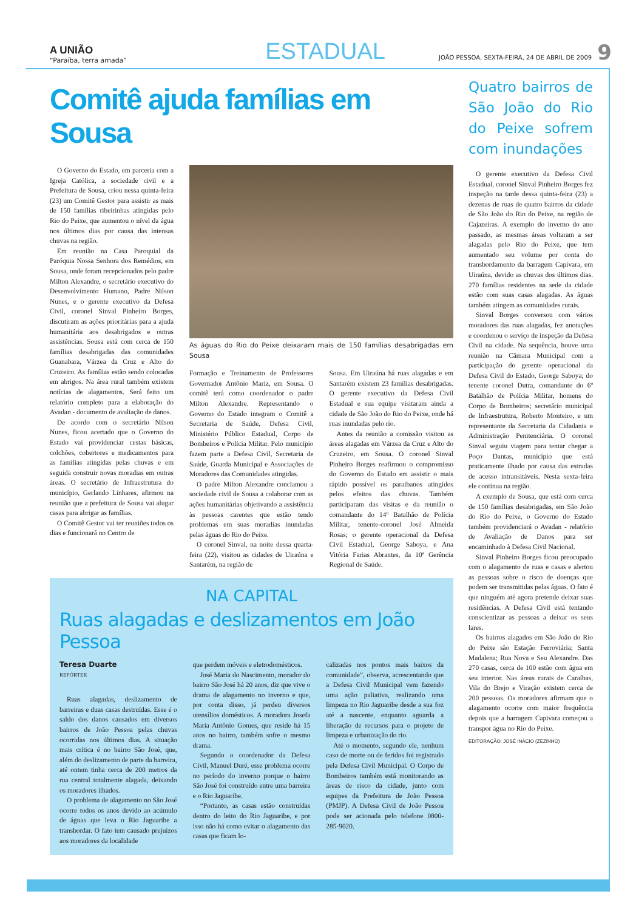A UNIÃO
“Paraíba, terra amada”
ESTADUAL
JOÃO PESSOA, SEXTA-FEIRA, 24 DE ABRIL DE 2009 9
Comitê ajuda famílias em Sousa
O Governo do Estado, em parceria com a Igreja Católica, a sociedade civil e a Prefeitura de Sousa, criou nessa quinta-feira (23) um Comitê Gestor para assistir as mais de 150 famílias ribeirinhas atingidas pelo Rio do Peixe, que aumentou o nível da água nos últimos dias por causa das intensas chuvas na região.
Em reunião na Casa Paroquial da Paróquia Nossa Senhora dos Remédios, em Sousa, onde foram recepcionados pelo padre Milton Alexandre, o secretário executivo do Desenvolvimento Humano, Padre Nilson Nunes, e o gerente executivo da Defesa Civil, coronel Sinval Pinheiro Borges, discutiram as ações prioritárias para a ajuda humanitária aos desabrigados e outras assistências. Sousa está com cerca de 150 famílias desabrigadas das comunidades Guanabara, Várzea da Cruz e Alto do Cruzeiro. As famílias estão sendo colocadas em abrigos. Na área rural também existem notícias de alagamentos. Será feito um relatório completo para a elaboração do Avadan - documento de avaliação de danos.
De acordo com o secretário Nilson Nunes, ficou acertado que o Governo do Estado vai providenciar cestas básicas, colchões, cobertores e medicamentos para as famílias atingidas pelas chuvas e em seguida construir novas moradias em outras áreas. O secretário de Infraestrutura do município, Gerlando Linhares, afirmou na reunião que a prefeitura de Sousa vai alugar casas para abrigar as famílias.
O Comitê Gestor vai ter reuniões todos os dias e funcionará no Centro de
As águas do Rio do Peixe deixaram mais de 150 famílias desabrigadas em Sousa
Formação e Treinamento de Professores Governador Antônio Mariz, em Sousa. O comitê terá como coordenador o padre Milton Alexandre. Representando o Governo do Estado integram o Comitê a Secretaria de Saúde, Defesa Civil, Ministério Público Estadual, Corpo de Bombeiros e Polícia Militar. Pelo município fazem parte a Defesa Civil, Secretaria de Saúde, Guarda Municipal e Associações de Moradores das Comunidades atingidas.
O padre Milton Alexandre conclamou a sociedade civil de Sousa a colaborar com as ações humanitárias objetivando a assistência às pessoas carentes que estão tendo problemas em suas moradias inundadas pelas águas do Rio do Peixe.
O coronel Sinval, na noite dessa quarta-feira (22), visitou as cidades de Uiraúna e Santarém, na região de
Sousa. Em Uiraúna há ruas alagadas e em Santarém existem 23 famílias desabrigadas. O gerente executivo da Defesa Civil Estadual e sua equipe visitaram ainda a cidade de São João do Rio do Peixe, onde há ruas inundadas pelo rio.
Antes da reunião a comissão visitou as áreas alagadas em Várzea da Cruz e Alto do Cruzeiro, em Sousa. O coronel Sinval Pinheiro Borges reafirmou o compromisso do Governo do Estado em assistir o mais rápido possível os paraibanos atingidos pelos efeitos das chuvas. Também participaram das visitas e da reunião o comandante do 14º Batalhão de Polícia Militar, tenente-coronel José Almeida Rosas; o gerente operacional da Defesa Civil Estadual, George Saboya, e Ana Vitória Farias Abrantes, da 10ª Gerência Regional de Saúde.
NA CAPITAL
Ruas alagadas e deslizamentos em João Pessoa
Teresa Duarte
REPÓRTER
Ruas alagadas, deslizamento de barreiras e duas casas destruídas. Esse é o saldo dos danos causados em diversos bairros de João Pessoa pelas chuvas ocorridas nos últimos dias. A situação mais crítica é no bairro São José, que, além do deslizamento de parte da barreira, até ontem tinha cerca de 200 metros da rua central totalmente alagada, deixando os moradores ilhados.
O problema de alagamento no São José ocorre todos os anos devido ao acúmulo de águas que leva o Rio Jaguaribe a transbordar. O fato tem causado prejuízos aos moradores da localidade
que perdem móveis e eletrodomésticos.
José Maria do Nascimento, morador do bairro São José há 20 anos, diz que vive o drama de alagamento no inverno e que, por conta disso, já perdeu diversos utensílios domésticos. A moradora Josefa Maria Antônio Gomes, que reside há 15 anos no bairro, também sofre o mesmo drama.
Segundo o coordenador da Defesa Civil, Manuel Duré, esse problema ocorre no período do inverno porque o bairro São José foi construído entre uma barreira e o Rio Jaguaribe.
“Portanto, as casas estão construídas dentro do leito do Rio Jaguaribe, e por isso não há como evitar o alagamento das casas que ficam lo-
calizadas nos pontos mais baixos da comunidade”, observa, acrescentando que a Defesa Civil Municipal vem fazendo uma ação paliativa, realizando uma limpeza no Rio Jaguaribe desde a sua foz até a nascente, enquanto aguarda a liberação de recursos para o projeto de limpeza e urbanização do rio.
Até o momento, segundo ele, nenhum caso de morte ou de feridos foi registrado pela Defesa Civil Municipal. O Corpo de Bombeiros também está monitorando as áreas de risco da cidade, junto com equipes da Prefeitura de João Pessoa (PMJP). A Defesa Civil de João Pessoa pode ser acionada pelo telefone 0800-285-9020.
Quatro bairros de São João do Rio do Peixe sofrem com inundações
O gerente executivo da Defesa Civil Estadual, coronel Sinval Pinheiro Borges fez inspeção na tarde dessa quinta-feira (23) a dezenas de ruas de quatro bairros da cidade de São João do Rio do Peixe, na região de Cajazeiras. A exemplo do inverno do ano passado, as mesmas áreas voltaram a ser alagadas pelo Rio do Peixe, que tem aumentado seu volume por conta do transbordamento da barragem Capivara, em Uiraúna, devido as chuvas dos últimos dias. 270 famílias residentes na sede da cidade estão com suas casas alagadas. As águas também atingem as comunidades rurais.
Sinval Borges conversou com vários moradores das ruas alagadas, fez anotações e coordenou o serviço de inspeção da Defesa Civil na cidade. Na sequência, houve uma reunião na Câmara Municipal com a participação do gerente operacional da Defesa Civil do Estado, George Saboya; do tenente coronel Dutra, comandante do 6º Batalhão de Polícia Militar, homens do Corpo de Bombeiros; secretário municipal de Infraestrutura, Roberto Monteiro, e um representante da Secretaria da Cidadania e Administração Penitenciária. O coronel Sinval seguiu viagem para tentar chegar a Poço Dantas, município que está praticamente ilhado por causa das estradas de acesso intransitáveis. Nesta sexta-feira ele continua na região.
A exemplo de Sousa, que está com cerca de 150 famílias desabrigadas, em São João do Rio do Peixe, o Governo do Estado também providenciará o Avadan - relatório de Avaliação de Danos para ser encaminhado à Defesa Civil Nacional.
Sinval Pinheiro Borges ficou preocupado com o alagamento de ruas e casas e alertou as pessoas sobre o risco de doenças que podem ser transmitidas pelas águas. O fato é que ninguém até agora pretende deixar suas residências. A Defesa Civil está tentando conscientizar as pessoas a deixar os seus lares.
Os bairros alagados em São João do Rio do Peixe são Estação Ferroviária; Santa Madalena; Rua Nova e Seu Alexandre. Das 270 casas, cerca de 100 estão com água em seu interior. Nas áreas rurais de Caraíbas, Vila do Brejo e Viração existem cerca de 200 pessoas. Os moradores afirmam que o alagamento ocorre com maior frequência depois que a barragem Capivara começou a transpor água no Rio do Peixe.
EDITORAÇÃO: JOSÉ INÁCIO (ZEZINHO)